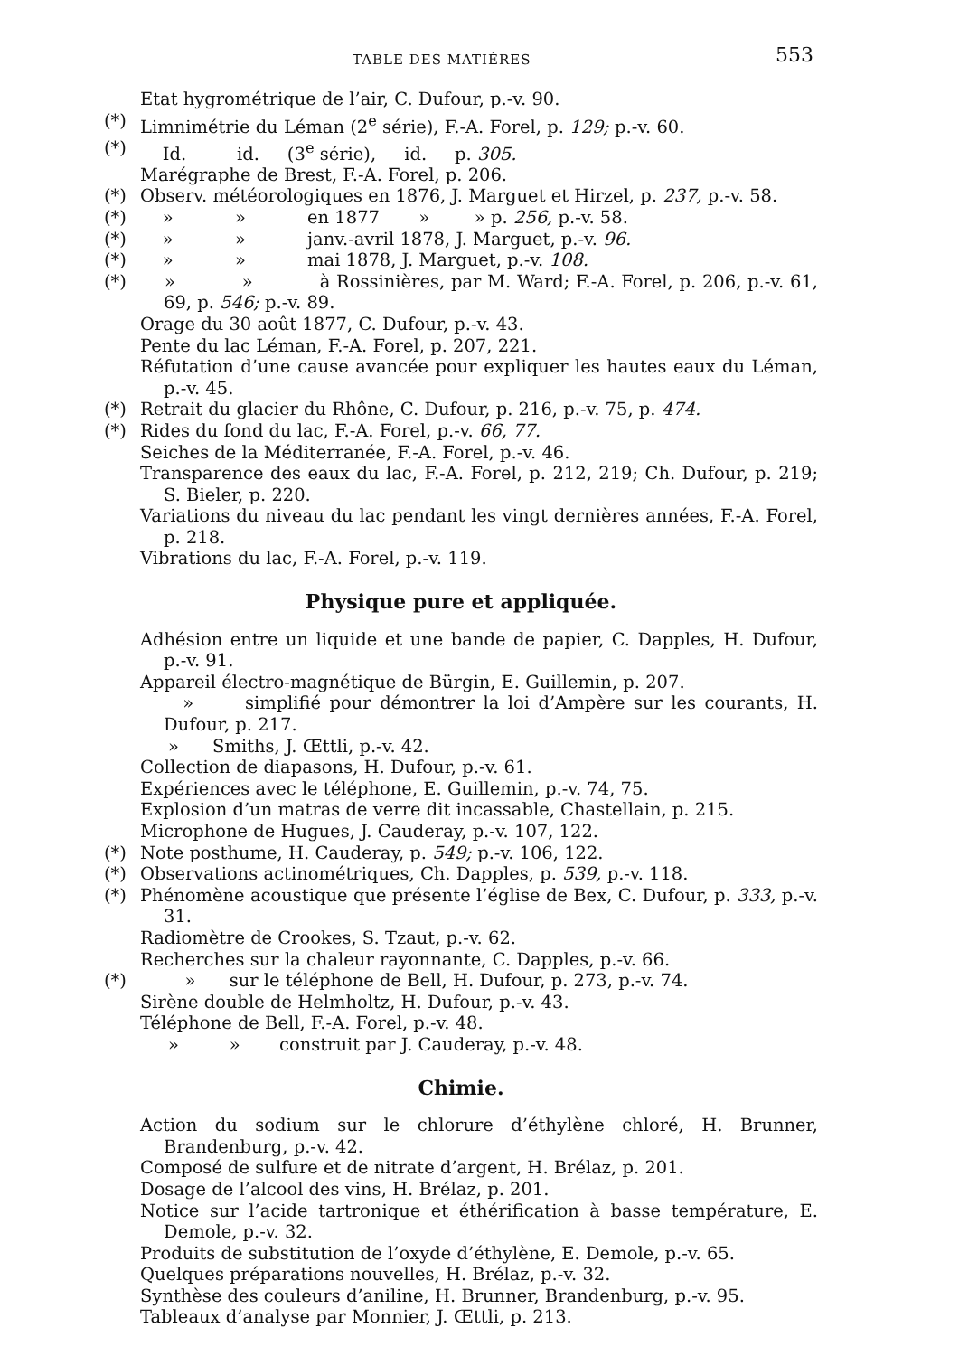TABLE DES MATIÈRES 553
Etat hygrométrique de l’air, C. Dufour, p.-v. 90.
(*) Limnimétrie du Léman (2<sup>e</sup> série), F.-A. Forel, p. 129; p.-v. 60.
(*) Id. id. (3<sup>e</sup> série), id. p. 305.
Marégraphe de Brest, F.-A. Forel, p. 206.
(*) Observ. météorologiques en 1876, J. Marguet et Hirzel, p. 237, p.-v. 58.
(*) » » en 1877 » » p. 256, p.-v. 58.
(*) » » janv.-avril 1878, J. Marguet, p.-v. 96.
(*) » » mai 1878, J. Marguet, p.-v. 108.
(*) » » à Rossinières, par M. Ward; F.-A. Forel, p. 206, p.-v. 61, 69, p. 546; p.-v. 89.
Orage du 30 août 1877, C. Dufour, p.-v. 43.
Pente du lac Léman, F.-A. Forel, p. 207, 221.
Réfutation d’une cause avancée pour expliquer les hautes eaux du Léman, p.-v. 45.
(*) Retrait du glacier du Rhône, C. Dufour, p. 216, p.-v. 75, p. 474.
(*) Rides du fond du lac, F.-A. Forel, p.-v. 66, 77.
Seiches de la Méditerranée, F.-A. Forel, p.-v. 46.
Transparence des eaux du lac, F.-A. Forel, p. 212, 219; Ch. Dufour, p. 219; S. Bieler, p. 220.
Variations du niveau du lac pendant les vingt dernières années, F.-A. Forel, p. 218.
Vibrations du lac, F.-A. Forel, p.-v. 119.
Physique pure et appliquée.
Adhésion entre un liquide et une bande de papier, C. Dapples, H. Dufour, p.-v. 91.
Appareil électro-magnétique de Bürgin, E. Guillemin, p. 207.
» simplifié pour démontrer la loi d’Ampère sur les courants, H. Dufour, p. 217.
» Smiths, J. Œttli, p.-v. 42.
Collection de diapasons, H. Dufour, p.-v. 61.
Expériences avec le téléphone, E. Guillemin, p.-v. 74, 75.
Explosion d’un matras de verre dit incassable, Chastellain, p. 215.
Microphone de Hugues, J. Cauderay, p.-v. 107, 122.
(*) Note posthume, H. Cauderay, p. 549; p.-v. 106, 122.
(*) Observations actinométriques, Ch. Dapples, p. 539, p.-v. 118.
(*) Phénomène acoustique que présente l’église de Bex, C. Dufour, p. 333, p.-v. 31.
Radiomètre de Crookes, S. Tzaut, p.-v. 62.
Recherches sur la chaleur rayonnante, C. Dapples, p.-v. 66.
(*) » sur le téléphone de Bell, H. Dufour, p. 273, p.-v. 74.
Sirène double de Helmholtz, H. Dufour, p.-v. 43.
Téléphone de Bell, F.-A. Forel, p.-v. 48.
» » construit par J. Cauderay, p.-v. 48.
Chimie.
Action du sodium sur le chlorure d’éthylène chloré, H. Brunner, Brandenburg, p.-v. 42.
Composé de sulfure et de nitrate d’argent, H. Brélaz, p. 201.
Dosage de l’alcool des vins, H. Brélaz, p. 201.
Notice sur l’acide tartronique et éthérification à basse température, E. Demole, p.-v. 32.
Produits de substitution de l’oxyde d’éthylène, E. Demole, p.-v. 65.
Quelques préparations nouvelles, H. Brélaz, p.-v. 32.
Synthèse des couleurs d’aniline, H. Brunner, Brandenburg, p.-v. 95.
Tableaux d’analyse par Monnier, J. Œttli, p. 213.